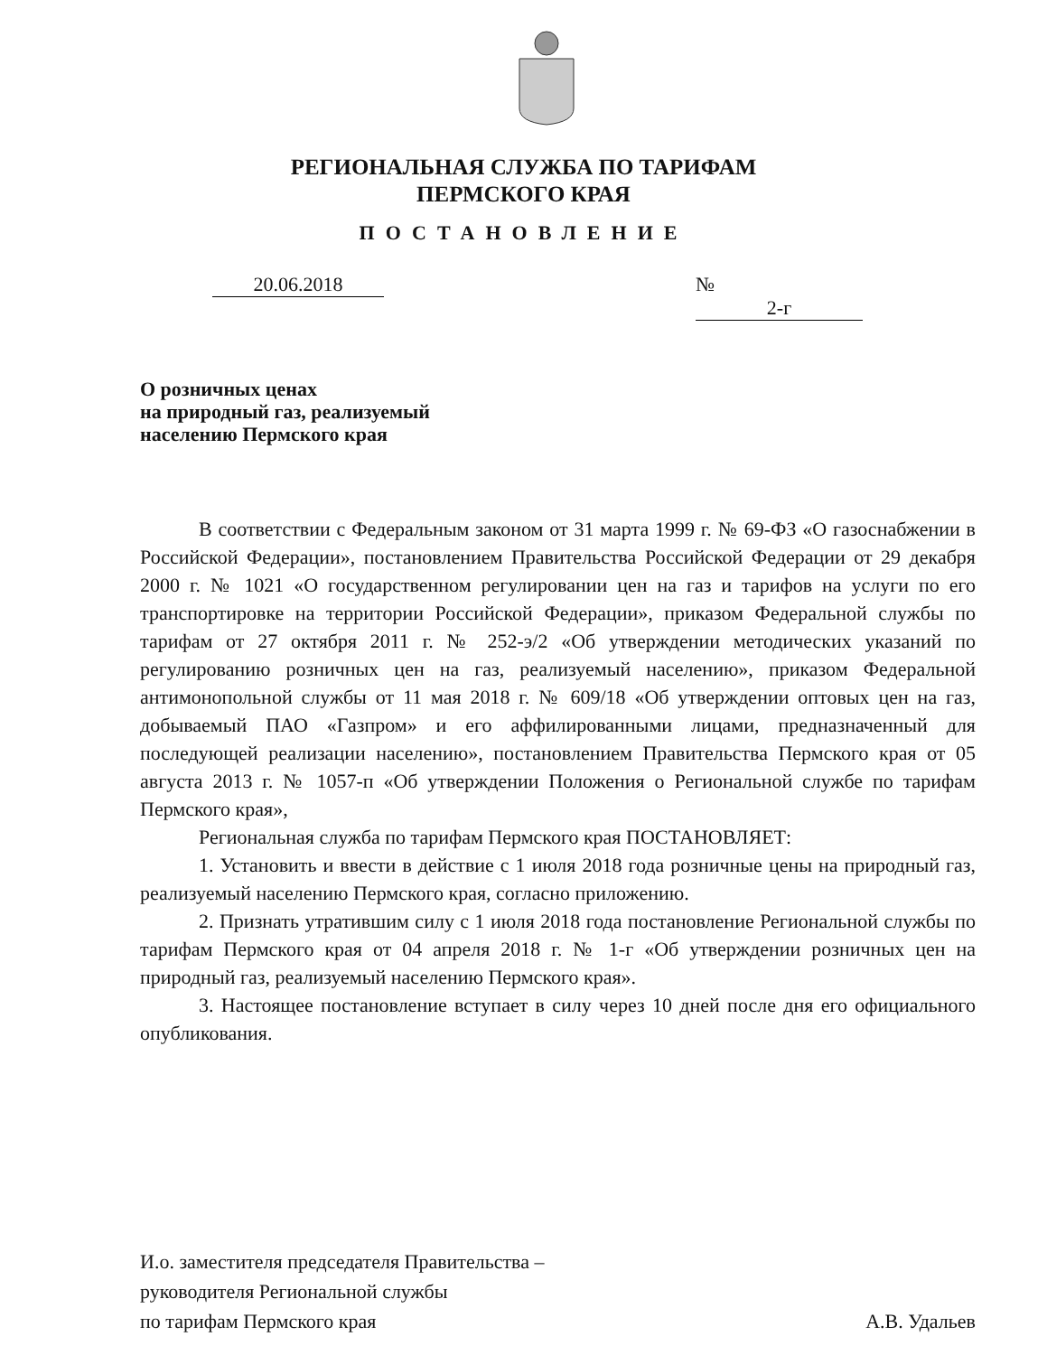РЕГИОНАЛЬНАЯ СЛУЖБА ПО ТАРИФАМ
ПЕРМСКОГО КРАЯ
ПОСТАНОВЛЕНИЕ
20.06.2018 № 2-г
О розничных ценах
на природный газ, реализуемый
населению Пермского края
В соответствии с Федеральным законом от 31 марта 1999 г. № 69-ФЗ «О газоснабжении в Российской Федерации», постановлением Правительства Российской Федерации от 29 декабря 2000 г. № 1021 «О государственном регулировании цен на газ и тарифов на услуги по его транспортировке на территории Российской Федерации», приказом Федеральной службы по тарифам от 27 октября 2011 г. № 252-э/2 «Об утверждении методических указаний по регулированию розничных цен на газ, реализуемый населению», приказом Федеральной антимонопольной службы от 11 мая 2018 г. № 609/18 «Об утверждении оптовых цен на газ, добываемый ПАО «Газпром» и его аффилированными лицами, предназначенный для последующей реализации населению», постановлением Правительства Пермского края от 05 августа 2013 г. № 1057-п «Об утверждении Положения о Региональной службе по тарифам Пермского края»,
Региональная служба по тарифам Пермского края ПОСТАНОВЛЯЕТ:
1. Установить и ввести в действие с 1 июля 2018 года розничные цены на природный газ, реализуемый населению Пермского края, согласно приложению.
2. Признать утратившим силу с 1 июля 2018 года постановление Региональной службы по тарифам Пермского края от 04 апреля 2018 г. № 1-г «Об утверждении розничных цен на природный газ, реализуемый населению Пермского края».
3. Настоящее постановление вступает в силу через 10 дней после дня его официального опубликования.
И.о. заместителя председателя Правительства –
руководителя Региональной службы
по тарифам Пермского края
А.В. Удальев